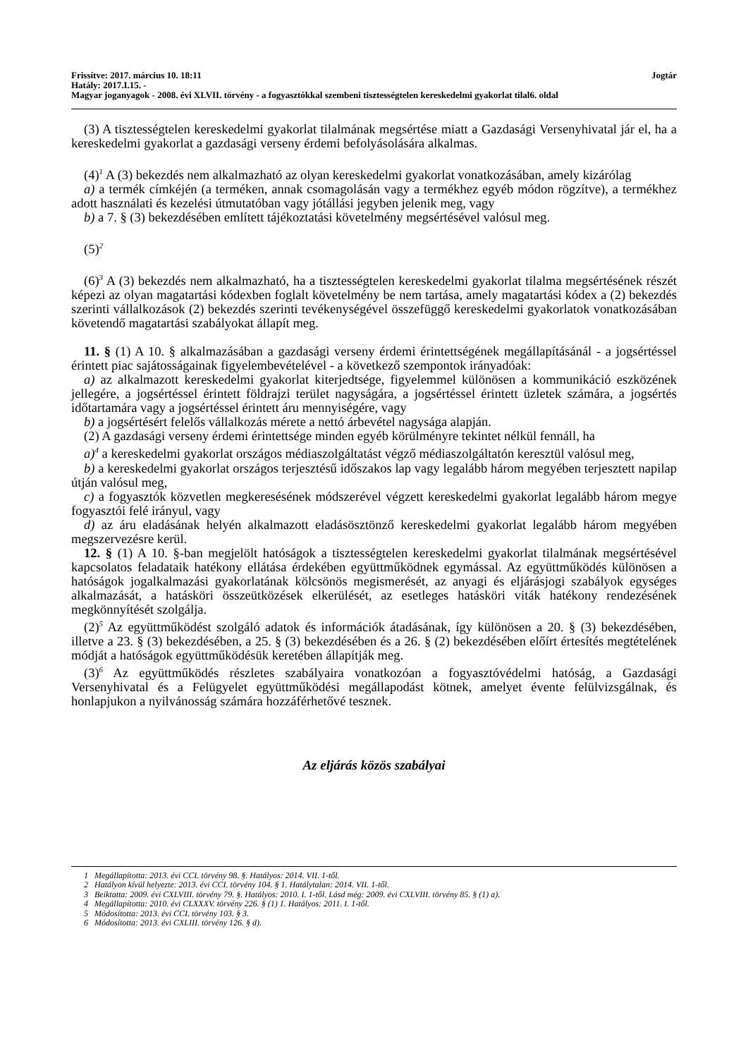Frissítve: 2017. március 10. 18:11 Jogtár
Hatály: 2017.I.15. -
Magyar joganyagok - 2008. évi XLVII. törvény - a fogyasztókkal szembeni tisztességtelen kereskedelmi gyakorlat tilal6. oldal
(3) A tisztességtelen kereskedelmi gyakorlat tilalmának megsértése miatt a Gazdasági Versenyhivatal jár el, ha a kereskedelmi gyakorlat a gazdasági verseny érdemi befolyásolására alkalmas.
(4)<sup>1</sup> A (3) bekezdés nem alkalmazható az olyan kereskedelmi gyakorlat vonatkozásában, amely kizárólag
a) a termék címkéjén (a terméken, annak csomagolásán vagy a termékhez egyéb módon rögzítve), a termékhez adott használati és kezelési útmutatóban vagy jótállási jegyben jelenik meg, vagy
b) a 7. § (3) bekezdésében említett tájékoztatási követelmény megsértésével valósul meg.
(5)<sup>2</sup>
(6)<sup>3</sup> A (3) bekezdés nem alkalmazható, ha a tisztességtelen kereskedelmi gyakorlat tilalma megsértésének részét képezi az olyan magatartási kódexben foglalt követelmény be nem tartása, amely magatartási kódex a (2) bekezdés szerinti vállalkozások (2) bekezdés szerinti tevékenységével összefüggő kereskedelmi gyakorlatok vonatkozásában követendő magatartási szabályokat állapít meg.
11. § (1) A 10. § alkalmazásában a gazdasági verseny érdemi érintettségének megállapításánál - a jogsértéssel érintett piac sajátosságainak figyelembevételével - a következő szempontok irányadóak:
a) az alkalmazott kereskedelmi gyakorlat kiterjedtsége, figyelemmel különösen a kommunikáció eszközének jellegére, a jogsértéssel érintett földrajzi terület nagyságára, a jogsértéssel érintett üzletek számára, a jogsértés időtartamára vagy a jogsértéssel érintett áru mennyiségére, vagy
b) a jogsértésért felelős vállalkozás mérete a nettó árbevétel nagysága alapján.
(2) A gazdasági verseny érdemi érintettsége minden egyéb körülményre tekintet nélkül fennáll, ha
a)<sup>4</sup> a kereskedelmi gyakorlat országos médiaszolgáltatást végző médiaszolgáltatón keresztül valósul meg,
b) a kereskedelmi gyakorlat országos terjesztésű időszakos lap vagy legalább három megyében terjesztett napilap útján valósul meg,
c) a fogyasztók közvetlen megkeresésének módszerével végzett kereskedelmi gyakorlat legalább három megye fogyasztói felé irányul, vagy
d) az áru eladásának helyén alkalmazott eladásösztönző kereskedelmi gyakorlat legalább három megyében megszervezésre kerül.
12. § (1) A 10. §-ban megjelölt hatóságok a tisztességtelen kereskedelmi gyakorlat tilalmának megsértésével kapcsolatos feladataik hatékony ellátása érdekében együttműködnek egymással. Az együttműködés különösen a hatóságok jogalkalmazási gyakorlatának kölcsönös megismerését, az anyagi és eljárásjogi szabályok egységes alkalmazását, a hatásköri összeütközések elkerülését, az esetleges hatásköri viták hatékony rendezésének megkönnyítését szolgálja.
(2)<sup>5</sup> Az együttműködést szolgáló adatok és információk átadásának, így különösen a 20. § (3) bekezdésében, illetve a 23. § (3) bekezdésében, a 25. § (3) bekezdésében és a 26. § (2) bekezdésében előírt értesítés megtételének módját a hatóságok együttműködésük keretében állapítják meg.
(3)<sup>6</sup> Az együttműködés részletes szabályaira vonatkozóan a fogyasztóvédelmi hatóság, a Gazdasági Versenyhivatal és a Felügyelet együttműködési megállapodást kötnek, amelyet évente felülvizsgálnak, és honlapjukon a nyilvánosság számára hozzáférhetővé tesznek.
Az eljárás közös szabályai
1 Megállapította: 2013. évi CCI. törvény 98. §. Hatályos: 2014. VII. 1-től.
2 Hatályon kívül helyezte: 2013. évi CCI. törvény 104. § 1. Hatálytalan: 2014. VII. 1-től.
3 Beiktatta: 2009. évi CXLVIII. törvény 79. §. Hatályos: 2010. I. 1-től. Lásd még: 2009. évi CXLVIII. törvény 85. § (1) a).
4 Megállapította: 2010. évi CLXXXV. törvény 226. § (1) 1. Hatályos: 2011. I. 1-től.
5 Módosította: 2013. évi CCI. törvény 103. § 3.
6 Módosította: 2013. évi CXLIII. törvény 126. § d).